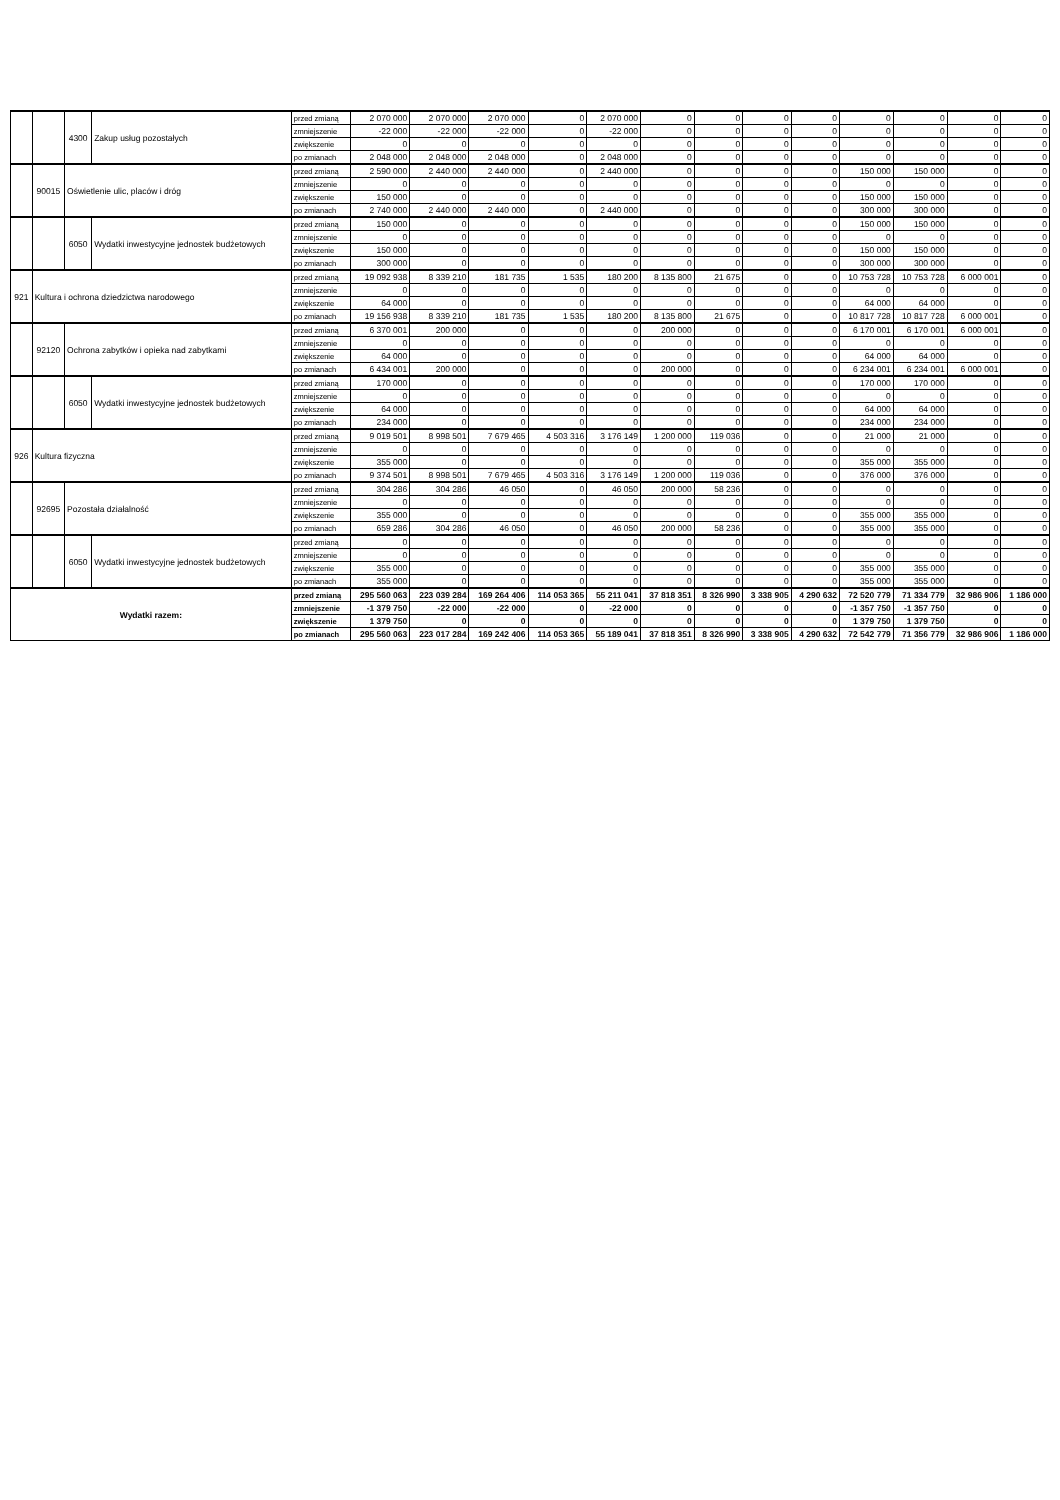| | | 4300 | Zakup usług pozostałych | przed zmianą | 2 070 000 | 2 070 000 | 2 070 000 | 0 | 2 070 000 | 0 | 0 | 0 | 0 | 0 | 0 | 0 | 0 |
| | | | | zmniejszenie | -22 000 | -22 000 | -22 000 | 0 | -22 000 | 0 | 0 | 0 | 0 | 0 | 0 | 0 | 0 |
| | | | | zwiększenie | 0 | 0 | 0 | 0 | 0 | 0 | 0 | 0 | 0 | 0 | 0 | 0 | 0 |
| | | | | po zmianach | 2 048 000 | 2 048 000 | 2 048 000 | 0 | 2 048 000 | 0 | 0 | 0 | 0 | 0 | 0 | 0 | 0 |
| | 90015 | Oświetlenie ulic, placów i dróg | | przed zmianą | 2 590 000 | 2 440 000 | 2 440 000 | 0 | 2 440 000 | 0 | 0 | 0 | 0 | 150 000 | 150 000 | 0 | 0 |
| | | | | zmniejszenie | 0 | 0 | 0 | 0 | 0 | 0 | 0 | 0 | 0 | 0 | 0 | 0 | 0 |
| | | | | zwiększenie | 150 000 | 0 | 0 | 0 | 0 | 0 | 0 | 0 | 0 | 150 000 | 150 000 | 0 | 0 |
| | | | | po zmianach | 2 740 000 | 2 440 000 | 2 440 000 | 0 | 2 440 000 | 0 | 0 | 0 | 0 | 300 000 | 300 000 | 0 | 0 |
| | | 6050 | Wydatki inwestycyjne jednostek budżetowych | przed zmianą | 150 000 | 0 | 0 | 0 | 0 | 0 | 0 | 0 | 0 | 150 000 | 150 000 | 0 | 0 |
| | | | | zmniejszenie | 0 | 0 | 0 | 0 | 0 | 0 | 0 | 0 | 0 | 0 | 0 | 0 | 0 |
| | | | | zwiększenie | 150 000 | 0 | 0 | 0 | 0 | 0 | 0 | 0 | 0 | 150 000 | 150 000 | 0 | 0 |
| | | | | po zmianach | 300 000 | 0 | 0 | 0 | 0 | 0 | 0 | 0 | 0 | 300 000 | 300 000 | 0 | 0 |
| 921 | Kultura i ochrona dziedzictwa narodowego | | | przed zmianą | 19 092 938 | 8 339 210 | 181 735 | 1 535 | 180 200 | 8 135 800 | 21 675 | 0 | 0 | 10 753 728 | 10 753 728 | 6 000 001 | 0 |
| | | | | zmniejszenie | 0 | 0 | 0 | 0 | 0 | 0 | 0 | 0 | 0 | 0 | 0 | 0 | 0 |
| | | | | zwiększenie | 64 000 | 0 | 0 | 0 | 0 | 0 | 0 | 0 | 0 | 64 000 | 64 000 | 0 | 0 |
| | | | | po zmianach | 19 156 938 | 8 339 210 | 181 735 | 1 535 | 180 200 | 8 135 800 | 21 675 | 0 | 0 | 10 817 728 | 10 817 728 | 6 000 001 | 0 |
| | 92120 | Ochrona zabytków i opieka nad zabytkami | | przed zmianą | 6 370 001 | 200 000 | 0 | 0 | 0 | 200 000 | 0 | 0 | 0 | 6 170 001 | 6 170 001 | 6 000 001 | 0 |
| | | | | zmniejszenie | 0 | 0 | 0 | 0 | 0 | 0 | 0 | 0 | 0 | 0 | 0 | 0 | 0 |
| | | | | zwiększenie | 64 000 | 0 | 0 | 0 | 0 | 0 | 0 | 0 | 0 | 64 000 | 64 000 | 0 | 0 |
| | | | | po zmianach | 6 434 001 | 200 000 | 0 | 0 | 0 | 200 000 | 0 | 0 | 0 | 6 234 001 | 6 234 001 | 6 000 001 | 0 |
| | | 6050 | Wydatki inwestycyjne jednostek budżetowych | przed zmianą | 170 000 | 0 | 0 | 0 | 0 | 0 | 0 | 0 | 0 | 170 000 | 170 000 | 0 | 0 |
| | | | | zmniejszenie | 0 | 0 | 0 | 0 | 0 | 0 | 0 | 0 | 0 | 0 | 0 | 0 | 0 |
| | | | | zwiększenie | 64 000 | 0 | 0 | 0 | 0 | 0 | 0 | 0 | 0 | 64 000 | 64 000 | 0 | 0 |
| | | | | po zmianach | 234 000 | 0 | 0 | 0 | 0 | 0 | 0 | 0 | 0 | 234 000 | 234 000 | 0 | 0 |
| 926 | Kultura fizyczna | | | przed zmianą | 9 019 501 | 8 998 501 | 7 679 465 | 4 503 316 | 3 176 149 | 1 200 000 | 119 036 | 0 | 0 | 21 000 | 21 000 | 0 | 0 |
| | | | | zmniejszenie | 0 | 0 | 0 | 0 | 0 | 0 | 0 | 0 | 0 | 0 | 0 | 0 | 0 |
| | | | | zwiększenie | 355 000 | 0 | 0 | 0 | 0 | 0 | 0 | 0 | 0 | 355 000 | 355 000 | 0 | 0 |
| | | | | po zmianach | 9 374 501 | 8 998 501 | 7 679 465 | 4 503 316 | 3 176 149 | 1 200 000 | 119 036 | 0 | 0 | 376 000 | 376 000 | 0 | 0 |
| | 92695 | Pozostała działalność | | przed zmianą | 304 286 | 304 286 | 46 050 | 0 | 46 050 | 200 000 | 58 236 | 0 | 0 | 0 | 0 | 0 | 0 |
| | | | | zmniejszenie | 0 | 0 | 0 | 0 | 0 | 0 | 0 | 0 | 0 | 0 | 0 | 0 | 0 |
| | | | | zwiększenie | 355 000 | 0 | 0 | 0 | 0 | 0 | 0 | 0 | 0 | 355 000 | 355 000 | 0 | 0 |
| | | | | po zmianach | 659 286 | 304 286 | 46 050 | 0 | 46 050 | 200 000 | 58 236 | 0 | 0 | 355 000 | 355 000 | 0 | 0 |
| | | 6050 | Wydatki inwestycyjne jednostek budżetowych | przed zmianą | 0 | 0 | 0 | 0 | 0 | 0 | 0 | 0 | 0 | 0 | 0 | 0 | 0 |
| | | | | zmniejszenie | 0 | 0 | 0 | 0 | 0 | 0 | 0 | 0 | 0 | 0 | 0 | 0 | 0 |
| | | | | zwiększenie | 355 000 | 0 | 0 | 0 | 0 | 0 | 0 | 0 | 0 | 355 000 | 355 000 | 0 | 0 |
| | | | | po zmianach | 355 000 | 0 | 0 | 0 | 0 | 0 | 0 | 0 | 0 | 355 000 | 355 000 | 0 | 0 |
| Wydatki razem: | | | | przed zmianą | 295 560 063 | 223 039 284 | 169 264 406 | 114 053 365 | 55 211 041 | 37 818 351 | 8 326 990 | 3 338 905 | 4 290 632 | 72 520 779 | 71 334 779 | 32 986 906 | 1 186 000 |
| | | | | zmniejszenie | -1 379 750 | -22 000 | -22 000 | 0 | -22 000 | 0 | 0 | 0 | 0 | -1 357 750 | -1 357 750 | 0 | 0 |
| | | | | zwiększenie | 1 379 750 | 0 | 0 | 0 | 0 | 0 | 0 | 0 | 0 | 1 379 750 | 1 379 750 | 0 | 0 |
| | | | | po zmianach | 295 560 063 | 223 017 284 | 169 242 406 | 114 053 365 | 55 189 041 | 37 818 351 | 8 326 990 | 3 338 905 | 4 290 632 | 72 542 779 | 71 356 779 | 32 986 906 | 1 186 000 |